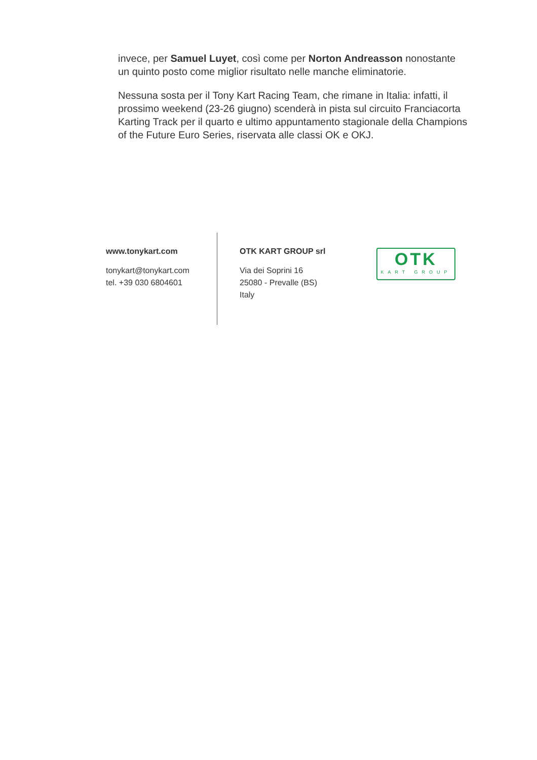invece, per Samuel Luyet, così come per Norton Andreasson nonostante un quinto posto come miglior risultato nelle manche eliminatorie.
Nessuna sosta per il Tony Kart Racing Team, che rimane in Italia: infatti, il prossimo weekend (23-26 giugno) scenderà in pista sul circuito Franciacorta Karting Track per il quarto e ultimo appuntamento stagionale della Champions of the Future Euro Series, riservata alle classi OK e OKJ.
www.tonykart.com
tonykart@tonykart.com
tel. +39 030 6804601
OTK KART GROUP srl
Via dei Soprini 16
25080 - Prevalle (BS)
Italy
OTK
KART GROUP